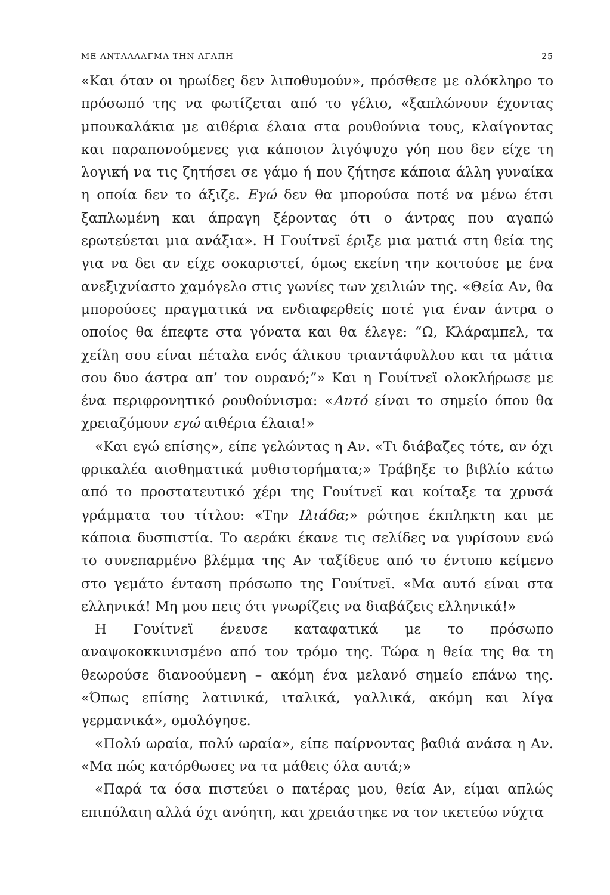ΜΕ ΑΝΤΑΛΛΑΓΜΑ ΤΗΝ ΑΓΑΠΗ 25
«Και όταν οι ηρωίδες δεν λιποθυμούν», πρόσθεσε με ολόκληρο το πρόσωπό της να φωτίζεται από το γέλιο, «ξαπλώνουν έχοντας μπουκαλάκια με αιθέρια έλαια στα ρουθούνια τους, κλαίγοντας και παραπονούμενες για κάποιον λιγόψυχο γόη που δεν είχε τη λογική να τις ζητήσει σε γάμο ή που ζήτησε κάποια άλλη γυναίκα η οποία δεν το άξιζε. Εγώ δεν θα μπορούσα ποτέ να μένω έτσι ξαπλωμένη και άπραγη ξέροντας ότι ο άντρας που αγαπώ ερωτεύεται μια ανάξια». Η Γουίτνεϊ έριξε μια ματιά στη θεία της για να δει αν είχε σοκαριστεί, όμως εκείνη την κοιτούσε με ένα ανεξιχνίαστο χαμόγελο στις γωνίες των χειλιών της. «Θεία Αν, θα μπορούσες πραγματικά να ενδιαφερθείς ποτέ για έναν άντρα ο οποίος θα έπεφτε στα γόνατα και θα έλεγε: “Ω, Κλάραμπελ, τα χείλη σου είναι πέταλα ενός άλικου τριαντάφυλλου και τα μάτια σου δυο άστρα απ’ τον ουρανό;”» Και η Γουίτνεϊ ολοκλήρωσε με ένα περιφρονητικό ρουθούνισμα: «Αυτό είναι το σημείο όπου θα χρειαζόμουν εγώ αιθέρια έλαια!»
«Και εγώ επίσης», είπε γελώντας η Αν. «Τι διάβαζες τότε, αν όχι φρικαλέα αισθηματικά μυθιστορήματα;» Τράβηξε το βιβλίο κάτω από το προστατευτικό χέρι της Γουίτνεϊ και κοίταξε τα χρυσά γράμματα του τίτλου: «Την Ιλιάδα;» ρώτησε έκπληκτη και με κάποια δυσπιστία. Το αεράκι έκανε τις σελίδες να γυρίσουν ενώ το συνεπαρμένο βλέμμα της Αν ταξίδευε από το έντυπο κείμενο στο γεμάτο ένταση πρόσωπο της Γουίτνεϊ. «Μα αυτό είναι στα ελληνικά! Μη μου πεις ότι γνωρίζεις να διαβάζεις ελληνικά!»
Η Γουίτνεϊ ένευσε καταφατικά με το πρόσωπο αναψοκοκκινισμένο από τον τρόμο της. Τώρα η θεία της θα τη θεωρούσε διανοούμενη – ακόμη ένα μελανό σημείο επάνω της. «Όπως επίσης λατινικά, ιταλικά, γαλλικά, ακόμη και λίγα γερμανικά», ομολόγησε.
«Πολύ ωραία, πολύ ωραία», είπε παίρνοντας βαθιά ανάσα η Αν. «Μα πώς κατόρθωσες να τα μάθεις όλα αυτά;»
«Παρά τα όσα πιστεύει ο πατέρας μου, θεία Αν, είμαι απλώς επιπόλαιη αλλά όχι ανόητη, και χρειάστηκε να τον ικετεύω νύχτα